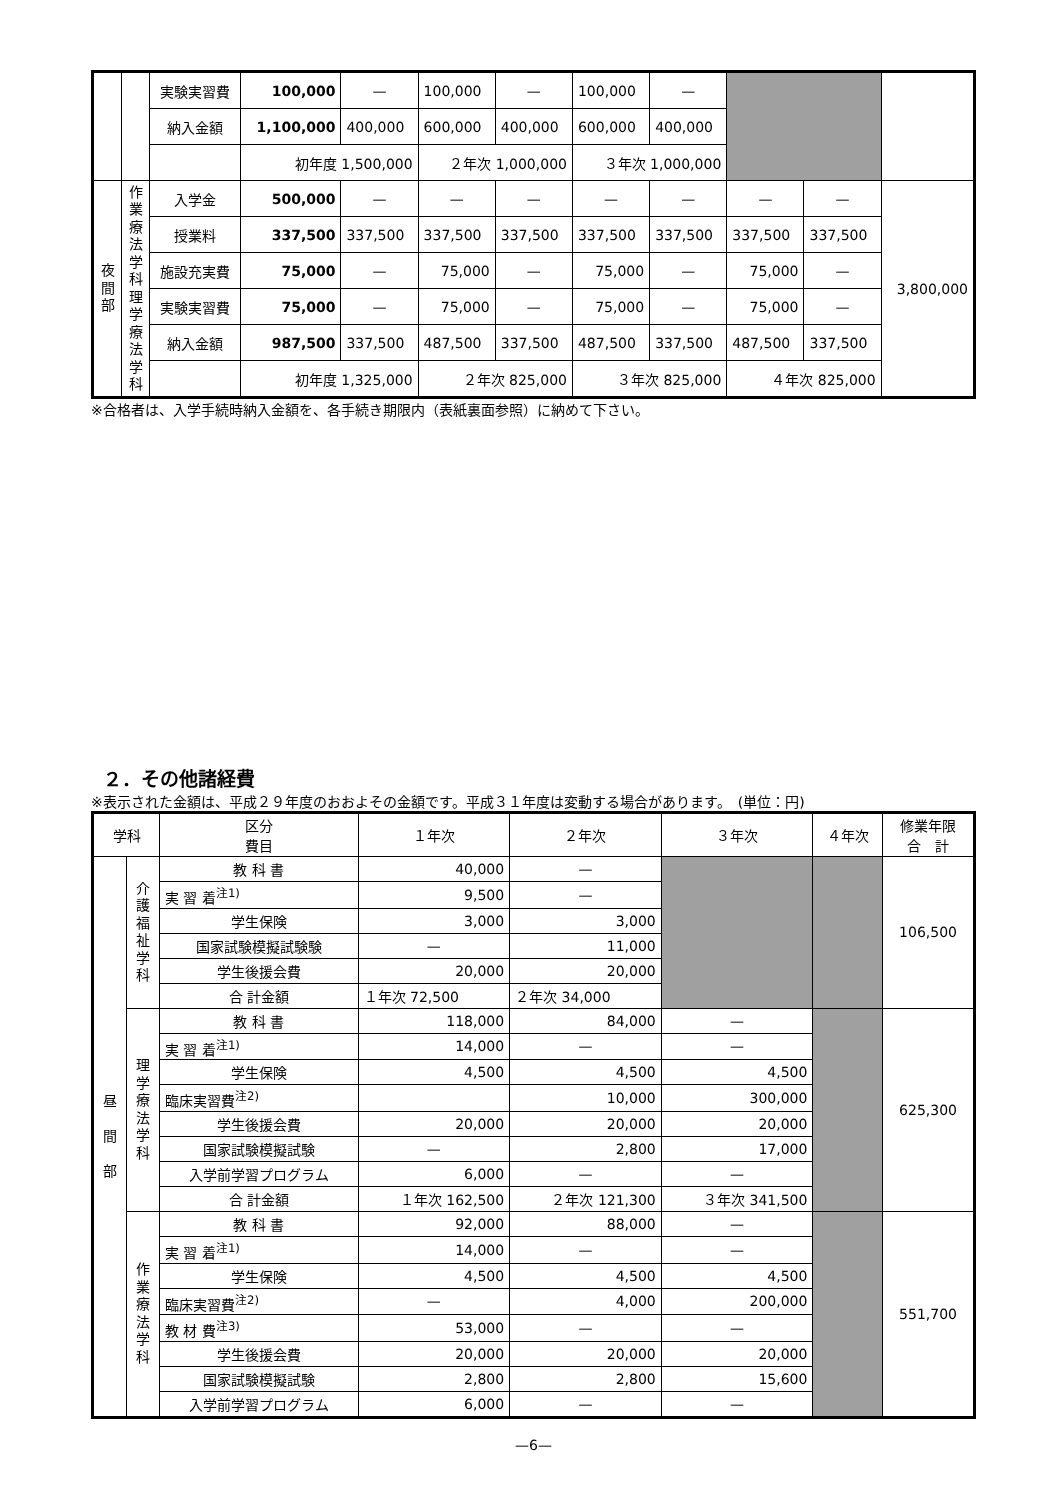| | | 実験実習費 | 100,000 | — | 100,000 | — | 100,000 | — | | | |
| | | 納入金額 | 1,100,000 | 400,000 | 600,000 | 400,000 | 600,000 | 400,000 | | | |
| | | | 初年度 1,500,000 | | ２年次 1,000,000 | | ３年次 1,000,000 | | | | |
| 夜 間 部 | 作 業 療 法 学 科 理 学 療 法 学 科 | 入学金 | 500,000 | — | — | — | — | — | — | — | 3,800,000 |
| | | 授業料 | 337,500 | 337,500 | 337,500 | 337,500 | 337,500 | 337,500 | 337,500 | 337,500 | |
| | | 施設充実費 | 75,000 | — | 75,000 | — | 75,000 | — | 75,000 | — | |
| | | 実験実習費 | 75,000 | — | 75,000 | — | 75,000 | — | 75,000 | — | |
| | | 納入金額 | 987,500 | 337,500 | 487,500 | 337,500 | 487,500 | 337,500 | 487,500 | 337,500 | |
| | | | 初年度 1,325,000 | | ２年次 825,000 | | ３年次 825,000 | | ４年次 825,000 | | |
※合格者は、入学手続時納入金額を、各手続き期限内（表紙裏面参照）に納めて下さい。
２．その他諸経費
※表示された金額は、平成２９年度のおおよその金額です。平成３１年度は変動する場合があります。　(単位：円)
| 学科 | | 区分 費目 | １年次 | ２年次 | ３年次 | ４年次 | 修業年限 合 計 |
| --- | --- | --- | --- | --- | --- | --- | --- |
| 昼 間 部 | 介 護 福 祉 学 科 | 教 科 書 | 40,000 | — | | | 106,500 |
| | | 実 習 着<sup>注1)</sup> | 9,500 | — | | | |
| | | 学生保険 | 3,000 | 3,000 | | | |
| | | 国家試験模擬試験験 | — | 11,000 | | | |
| | | 学生後援会費 | 20,000 | 20,000 | | | |
| | | 合 計金額 | １年次 72,500 | ２年次 34,000 | | | |
| | 理 学 療 法 学 科 | 教 科 書 | 118,000 | 84,000 | — | | 625,300 |
| | | 実 習 着<sup>注1)</sup> | 14,000 | — | — | | |
| | | 学生保険 | 4,500 | 4,500 | 4,500 | | |
| | | 臨床実習費<sup>注2)</sup> | | 10,000 | 300,000 | | |
| | | 学生後援会費 | 20,000 | 20,000 | 20,000 | | |
| | | 国家試験模擬試験 | — | 2,800 | 17,000 | | |
| | | 入学前学習プログラム | 6,000 | — | — | | |
| | | 合 計金額 | １年次 162,500 | ２年次 121,300 | ３年次 341,500 | | |
| | 作 業 療 法 学 科 | 教 科 書 | 92,000 | 88,000 | — | | 551,700 |
| | | 実 習 着<sup>注1)</sup> | 14,000 | — | — | | |
| | | 学生保険 | 4,500 | 4,500 | 4,500 | | |
| | | 臨床実習費<sup>注2)</sup> | — | 4,000 | 200,000 | | |
| | | 教 材 費<sup>注3)</sup> | 53,000 | — | — | | |
| | | 学生後援会費 | 20,000 | 20,000 | 20,000 | | |
| | | 国家試験模擬試験 | 2,800 | 2,800 | 15,600 | | |
| | | 入学前学習プログラム | 6,000 | — | — | | |
—6—